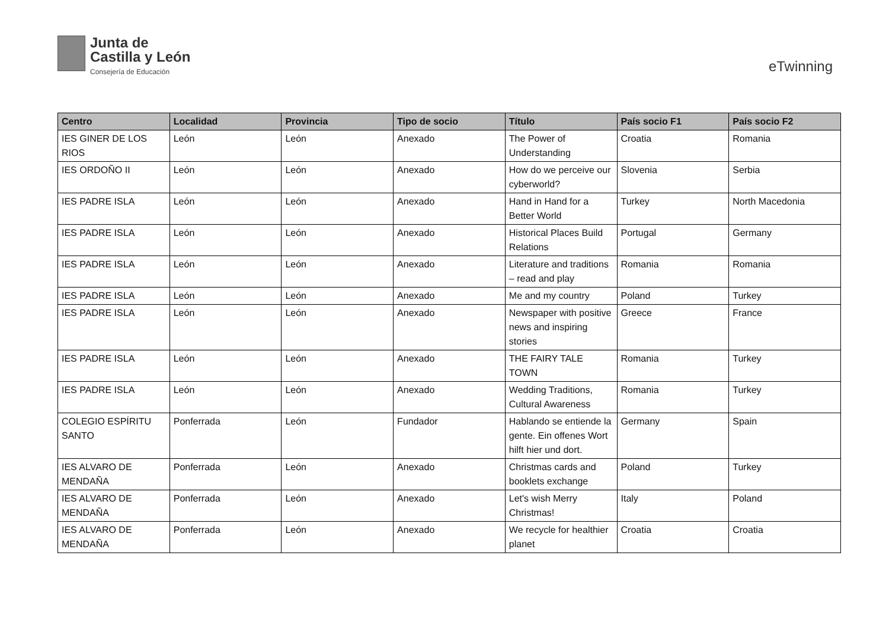Junta de
Castilla y León
Consejería de Educación
eTwinning
| Centro | Localidad | Provincia | Tipo de socio | Título | País socio F1 | País socio F2 |
| --- | --- | --- | --- | --- | --- | --- |
| IES GINER DE LOS RIOS | León | León | Anexado | The Power of Understanding | Croatia | Romania |
| IES ORDOÑO II | León | León | Anexado | How do we perceive our cyberworld? | Slovenia | Serbia |
| IES PADRE ISLA | León | León | Anexado | Hand in Hand for a Better World | Turkey | North Macedonia |
| IES PADRE ISLA | León | León | Anexado | Historical Places Build Relations | Portugal | Germany |
| IES PADRE ISLA | León | León | Anexado | Literature and traditions – read and play | Romania | Romania |
| IES PADRE ISLA | León | León | Anexado | Me and my country | Poland | Turkey |
| IES PADRE ISLA | León | León | Anexado | Newspaper with positive news and inspiring stories | Greece | France |
| IES PADRE ISLA | León | León | Anexado | THE FAIRY TALE TOWN | Romania | Turkey |
| IES PADRE ISLA | León | León | Anexado | Wedding Traditions, Cultural Awareness | Romania | Turkey |
| COLEGIO ESPÍRITU SANTO | Ponferrada | León | Fundador | Hablando se entiende la gente. Ein offenes Wort hilft hier und dort. | Germany | Spain |
| IES ALVARO DE MENDAÑA | Ponferrada | León | Anexado | Christmas cards and booklets exchange | Poland | Turkey |
| IES ALVARO DE MENDAÑA | Ponferrada | León | Anexado | Let's wish Merry Christmas! | Italy | Poland |
| IES ALVARO DE MENDAÑA | Ponferrada | León | Anexado | We recycle for healthier planet | Croatia | Croatia |